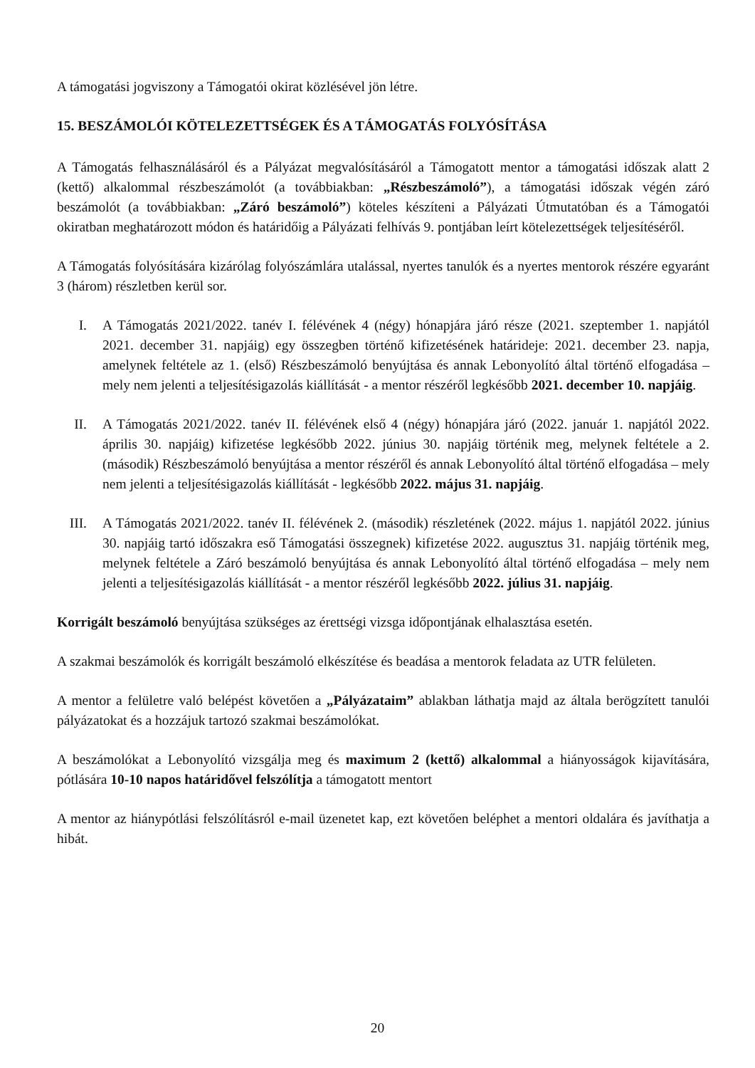A támogatási jogviszony a Támogatói okirat közlésével jön létre.
15. BESZÁMOLÓI KÖTELEZETTSÉGEK ÉS A TÁMOGATÁS FOLYÓSÍTÁSA
A Támogatás felhasználásáról és a Pályázat megvalósításáról a Támogatott mentor a támogatási időszak alatt 2 (kettő) alkalommal részbeszámolót (a továbbiakban: „Részbeszámoló”), a támogatási időszak végén záró beszámolót (a továbbiakban: „Záró beszámoló”) köteles készíteni a Pályázati Útmutatóban és a Támogatói okiratban meghatározott módon és határidőig a Pályázati felhívás 9. pontjában leírt kötelezettségek teljesítéséről.
A Támogatás folyósítására kizárólag folyószámlára utalással, nyertes tanulók és a nyertes mentorok részére egyaránt 3 (három) részletben kerül sor.
I. A Támogatás 2021/2022. tanév I. félévének 4 (négy) hónapjára járó része (2021. szeptember 1. napjától 2021. december 31. napjáig) egy összegben történő kifizetésének határideje: 2021. december 23. napja, amelynek feltétele az 1. (első) Részbeszámoló benyújtása és annak Lebonyolító által történő elfogadása – mely nem jelenti a teljesítésigazolás kiállítását - a mentor részéről legkésőbb 2021. december 10. napjáig.
II. A Támogatás 2021/2022. tanév II. félévének első 4 (négy) hónapjára járó (2022. január 1. napjától 2022. április 30. napjáig) kifizetése legkésőbb 2022. június 30. napjáig történik meg, melynek feltétele a 2. (második) Részbeszámoló benyújtása a mentor részéről és annak Lebonyolító által történő elfogadása – mely nem jelenti a teljesítésigazolás kiállítását - legkésőbb 2022. május 31. napjáig.
III. A Támogatás 2021/2022. tanév II. félévének 2. (második) részletének (2022. május 1. napjától 2022. június 30. napjáig tartó időszakra eső Támogatási összegnek) kifizetése 2022. augusztus 31. napjáig történik meg, melynek feltétele a Záró beszámoló benyújtása és annak Lebonyolító által történő elfogadása – mely nem jelenti a teljesítésigazolás kiállítását - a mentor részéről legkésőbb 2022. július 31. napjáig.
Korrigált beszámoló benyújtása szükséges az érettségi vizsga időpontjának elhalasztása esetén.
A szakmai beszámolók és korrigált beszámoló elkészítése és beadása a mentorok feladata az UTR felületen.
A mentor a felületre való belépést követően a „Pályázataim” ablakban láthatja majd az általa berögzített tanulói pályázatokat és a hozzájuk tartozó szakmai beszámolókat.
A beszámolókat a Lebonyolító vizsgálja meg és maximum 2 (kettő) alkalommal a hiányosságok kijavítására, pótlására 10-10 napos határidővel felszólítja a támogatott mentort
A mentor az hiánypótlási felszólításról e-mail üzenetet kap, ezt követően beléphet a mentori oldalára és javíthatja a hibát.
20